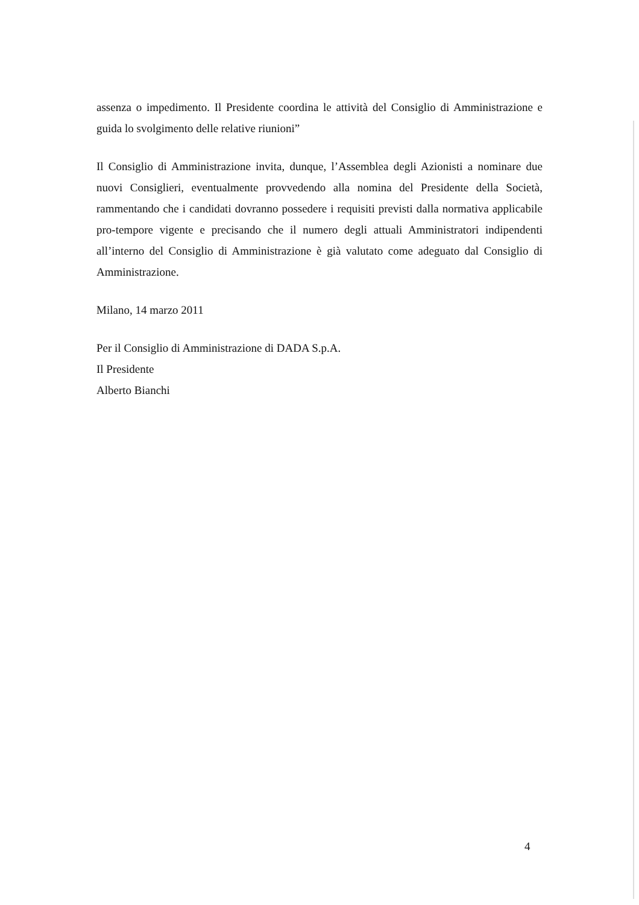assenza o impedimento. Il Presidente coordina le attività del Consiglio di Amministrazione e guida lo svolgimento delle relative riunioni”
Il Consiglio di Amministrazione invita, dunque, l’Assemblea degli Azionisti a nominare due nuovi Consiglieri, eventualmente provvedendo alla nomina del Presidente della Società, rammentando che i candidati dovranno possedere i requisiti previsti dalla normativa applicabile pro-tempore vigente e precisando che il numero degli attuali Amministratori indipendenti all’interno del Consiglio di Amministrazione è già valutato come adeguato dal Consiglio di Amministrazione.
Milano, 14 marzo 2011
Per il Consiglio di Amministrazione di DADA S.p.A.
Il Presidente
Alberto Bianchi
4